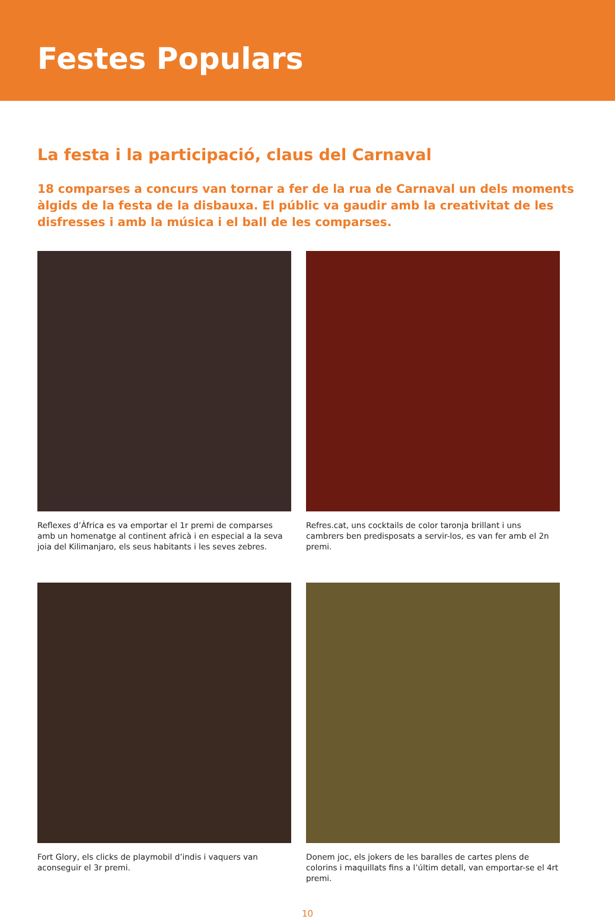Festes Populars
La festa i la participació, claus del Carnaval
18 comparses a concurs van tornar a fer de la rua de Carnaval un dels moments àlgids de la festa de la disbauxa. El públic va gaudir amb la creativitat de les disfresses i amb la música i el ball de les comparses.
Reflexes d’Àfrica es va emportar el 1r premi de comparses amb un homenatge al continent africà i en especial a la seva joia del Kilimanjaro, els seus habitants i les seves zebres.
Refres.cat, uns cocktails de color taronja brillant i uns cambrers ben predisposats a servir-los, es van fer amb el 2n premi.
Fort Glory, els clicks de playmobil d’indis i vaquers van aconseguir el 3r premi.
Donem joc, els jokers de les baralles de cartes plens de colorins i maquillats fins a l’últim detall, van emportar-se el 4rt premi.
10